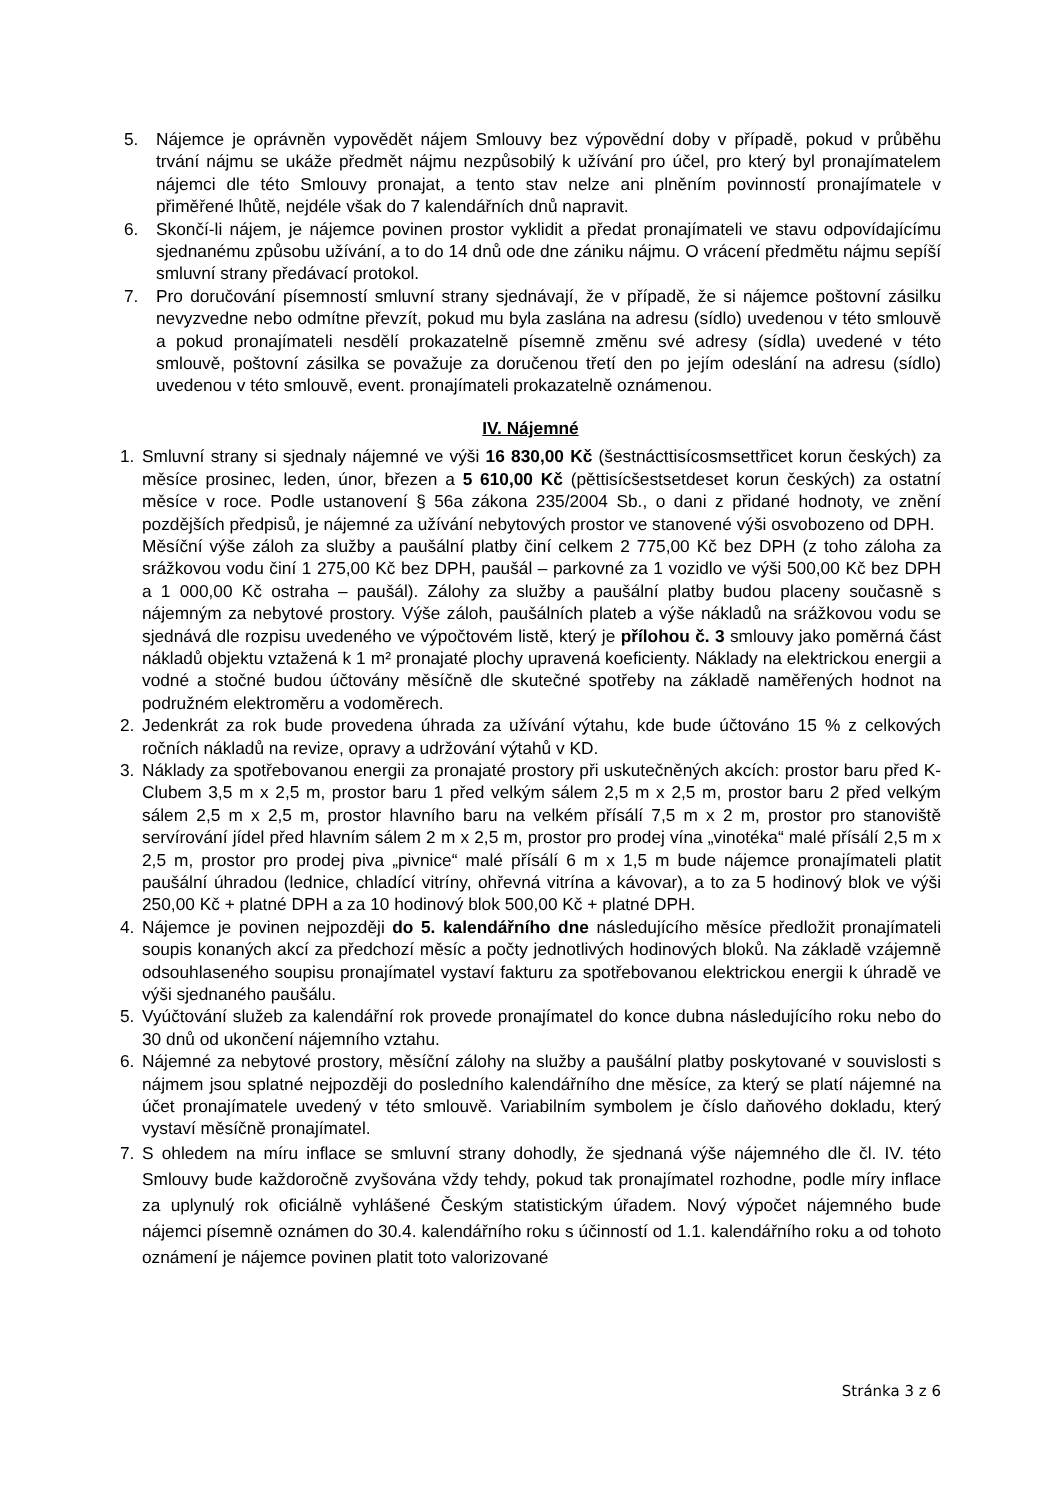5. Nájemce je oprávněn vypovědět nájem Smlouvy bez výpovědní doby v případě, pokud v průběhu trvání nájmu se ukáže předmět nájmu nezpůsobilý k užívání pro účel, pro který byl pronajímatelem nájemci dle této Smlouvy pronajat, a tento stav nelze ani plněním povinností pronajímatele v přiměřené lhůtě, nejdéle však do 7 kalendářních dnů napravit.
6. Skončí-li nájem, je nájemce povinen prostor vyklidit a předat pronajímateli ve stavu odpovídajícímu sjednanému způsobu užívání, a to do 14 dnů ode dne zániku nájmu. O vrácení předmětu nájmu sepíší smluvní strany předávací protokol.
7. Pro doručování písemností smluvní strany sjednávají, že v případě, že si nájemce poštovní zásilku nevyzvedne nebo odmítne převzít, pokud mu byla zaslána na adresu (sídlo) uvedenou v této smlouvě a pokud pronajímateli nesdělí prokazatelně písemně změnu své adresy (sídla) uvedené v této smlouvě, poštovní zásilka se považuje za doručenou třetí den po jejím odeslání na adresu (sídlo) uvedenou v této smlouvě, event. pronajímateli prokazatelně oznámenou.
IV. Nájemné
1. Smluvní strany si sjednaly nájemné ve výši 16 830,00 Kč (šestnácttisícosmsettřicet korun českých) za měsíce prosinec, leden, únor, březen a 5 610,00 Kč (pěttisícšestsetdeset korun českých) za ostatní měsíce v roce. Podle ustanovení § 56a zákona 235/2004 Sb., o dani z přidané hodnoty, ve znění pozdějších předpisů, je nájemné za užívání nebytových prostor ve stanovené výši osvobozeno od DPH.
Měsíční výše záloh za služby a paušální platby činí celkem 2 775,00 Kč bez DPH (z toho záloha za srážkovou vodu činí 1 275,00 Kč bez DPH, paušál – parkovné za 1 vozidlo ve výši 500,00 Kč bez DPH a 1 000,00 Kč ostraha – paušál). Zálohy za služby a paušální platby budou placeny současně s nájemným za nebytové prostory. Výše záloh, paušálních plateb a výše nákladů na srážkovou vodu se sjednává dle rozpisu uvedeného ve výpočtovém listě, který je přílohou č. 3 smlouvy jako poměrná část nákladů objektu vztažená k 1 m² pronajaté plochy upravená koeficienty. Náklady na elektrickou energii a vodné a stočné budou účtovány měsíčně dle skutečné spotřeby na základě naměřených hodnot na podružném elektroměru a vodoměrech.
2. Jedenkrát za rok bude provedena úhrada za užívání výtahu, kde bude účtováno 15 % z celkových ročních nákladů na revize, opravy a udržování výtahů v KD.
3. Náklady za spotřebovanou energii za pronajaté prostory při uskutečněných akcích: prostor baru před K-Clubem 3,5 m x 2,5 m, prostor baru 1 před velkým sálem 2,5 m x 2,5 m, prostor baru 2 před velkým sálem 2,5 m x 2,5 m, prostor hlavního baru na velkém přísálí 7,5 m x 2 m, prostor pro stanoviště servírování jídel před hlavním sálem 2 m x 2,5 m, prostor pro prodej vína „vinotéka“ malé přísálí 2,5 m x 2,5 m, prostor pro prodej piva „pivnice“ malé přísálí 6 m x 1,5 m bude nájemce pronajímateli platit paušální úhradou (lednice, chladící vitríny, ohřevná vitrína a kávovar), a to za 5 hodinový blok ve výši 250,00 Kč + platné DPH a za 10 hodinový blok 500,00 Kč + platné DPH.
4. Nájemce je povinen nejpozději do 5. kalendářního dne následujícího měsíce předložit pronajímateli soupis konaných akcí za předchozí měsíc a počty jednotlivých hodinových bloků. Na základě vzájemně odsouhlaseného soupisu pronajímatel vystaví fakturu za spotřebovanou elektrickou energii k úhradě ve výši sjednaného paušálu.
5. Vyúčtování služeb za kalendářní rok provede pronajímatel do konce dubna následujícího roku nebo do 30 dnů od ukončení nájemního vztahu.
6. Nájemné za nebytové prostory, měsíční zálohy na služby a paušální platby poskytované v souvislosti s nájmem jsou splatné nejpozději do posledního kalendářního dne měsíce, za který se platí nájemné na účet pronajímatele uvedený v této smlouvě. Variabilním symbolem je číslo daňového dokladu, který vystaví měsíčně pronajímatel.
7. S ohledem na míru inflace se smluvní strany dohodly, že sjednaná výše nájemného dle čl. IV. této Smlouvy bude každoročně zvyšována vždy tehdy, pokud tak pronajímatel rozhodne, podle míry inflace za uplynulý rok oficiálně vyhlášené Českým statistickým úřadem. Nový výpočet nájemného bude nájemci písemně oznámen do 30.4. kalendářního roku s účinností od 1.1. kalendářního roku a od tohoto oznámení je nájemce povinen platit toto valorizované
Stránka 3 z 6